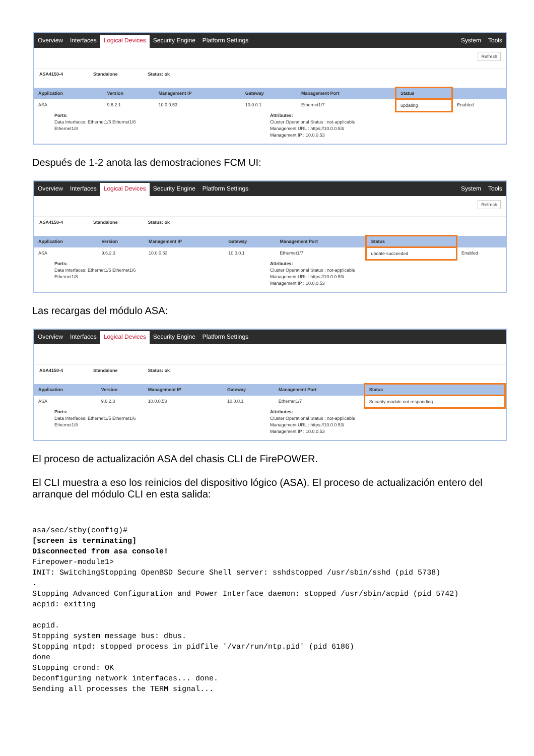Overview Interfaces Logical Devices Security Engine Platform Settings System Tools
Refresh
ASA4150-4 Standalone Status: ok
| Application | Version | Management IP | Gateway | Management Port | Status | |
| --- | --- | --- | --- | --- | --- | --- |
| ASA | 9.6.2.1 | 10.0.0.53 | 10.0.0.1 | Ethernet1/7 | updating | Enabled |
Ports:
Data Interfaces: Ethernet1/5 Ethernet1/6
Ethernet1/8
Attributes:
Cluster Operational Status : not-applicable
Management URL : https://10.0.0.53/
Management IP : 10.0.0.53
Después de 1-2 anota las demostraciones FCM UI:
Overview Interfaces Logical Devices Security Engine Platform Settings System Tools
Refresh
ASA4150-4 Standalone Status: ok
| Application | Version | Management IP | Gateway | Management Port | Status | |
| --- | --- | --- | --- | --- | --- | --- |
| ASA | 9.6.2.3 | 10.0.0.53 | 10.0.0.1 | Ethernet1/7 | update-succeeded | Enabled |
Ports:
Data Interfaces: Ethernet1/5 Ethernet1/6
Ethernet1/8
Attributes:
Cluster Operational Status : not-applicable
Management URL : https://10.0.0.53/
Management IP : 10.0.0.53
Las recargas del módulo ASA:
Overview Interfaces Logical Devices Security Engine Platform Settings
ASA4150-4 Standalone Status: ok
| Application | Version | Management IP | Gateway | Management Port | Status |
| --- | --- | --- | --- | --- | --- |
| ASA | 9.6.2.3 | 10.0.0.53 | 10.0.0.1 | Ethernet1/7 | Security module not responding |
Ports:
Data Interfaces: Ethernet1/5 Ethernet1/6
Ethernet1/8
Attributes:
Cluster Operational Status : not-applicable
Management URL : https://10.0.0.53/
Management IP : 10.0.0.53
El proceso de actualización ASA del chasis CLI de FirePOWER.
El CLI muestra a eso los reinicios del dispositivo lógico (ASA). El proceso de actualización entero del arranque del módulo CLI en esta salida:
asa/sec/stby(config)#
[screen is terminating]
Disconnected from asa console!
Firepower-module1>
INIT: SwitchingStopping OpenBSD Secure Shell server: sshdstopped /usr/sbin/sshd (pid 5738)
.
Stopping Advanced Configuration and Power Interface daemon: stopped /usr/sbin/acpid (pid 5742)
acpid: exiting

acpid.
Stopping system message bus: dbus.
Stopping ntpd: stopped process in pidfile '/var/run/ntp.pid' (pid 6186)
done
Stopping crond: OK
Deconfiguring network interfaces... done.
Sending all processes the TERM signal...